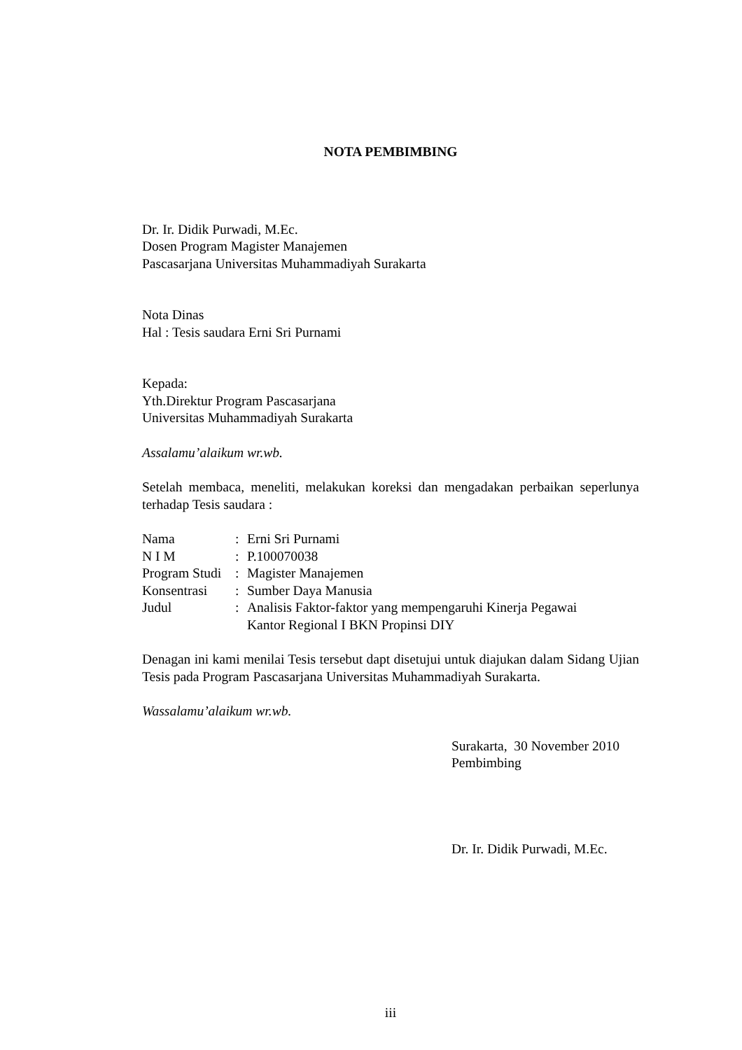NOTA PEMBIMBING
Dr. Ir. Didik Purwadi, M.Ec.
Dosen Program Magister Manajemen
Pascasarjana Universitas Muhammadiyah Surakarta
Nota Dinas
Hal : Tesis saudara Erni Sri Purnami
Kepada:
Yth.Direktur Program Pascasarjana
Universitas Muhammadiyah Surakarta
Assalamu’alaikum wr.wb.
Setelah membaca, meneliti, melakukan koreksi dan mengadakan perbaikan seperlunya terhadap Tesis saudara :
| Nama | : | Erni Sri Purnami |
| N I M | : | P.100070038 |
| Program Studi | : | Magister Manajemen |
| Konsentrasi | : | Sumber Daya Manusia |
| Judul | : | Analisis Faktor-faktor yang mempengaruhi Kinerja Pegawai Kantor Regional I BKN Propinsi DIY |
Denagan ini kami menilai Tesis tersebut dapt disetujui untuk diajukan dalam Sidang Ujian Tesis pada Program Pascasarjana Universitas Muhammadiyah Surakarta.
Wassalamu’alaikum wr.wb.
Surakarta, 30 November 2010
Pembimbing
Dr. Ir. Didik Purwadi, M.Ec.
iii